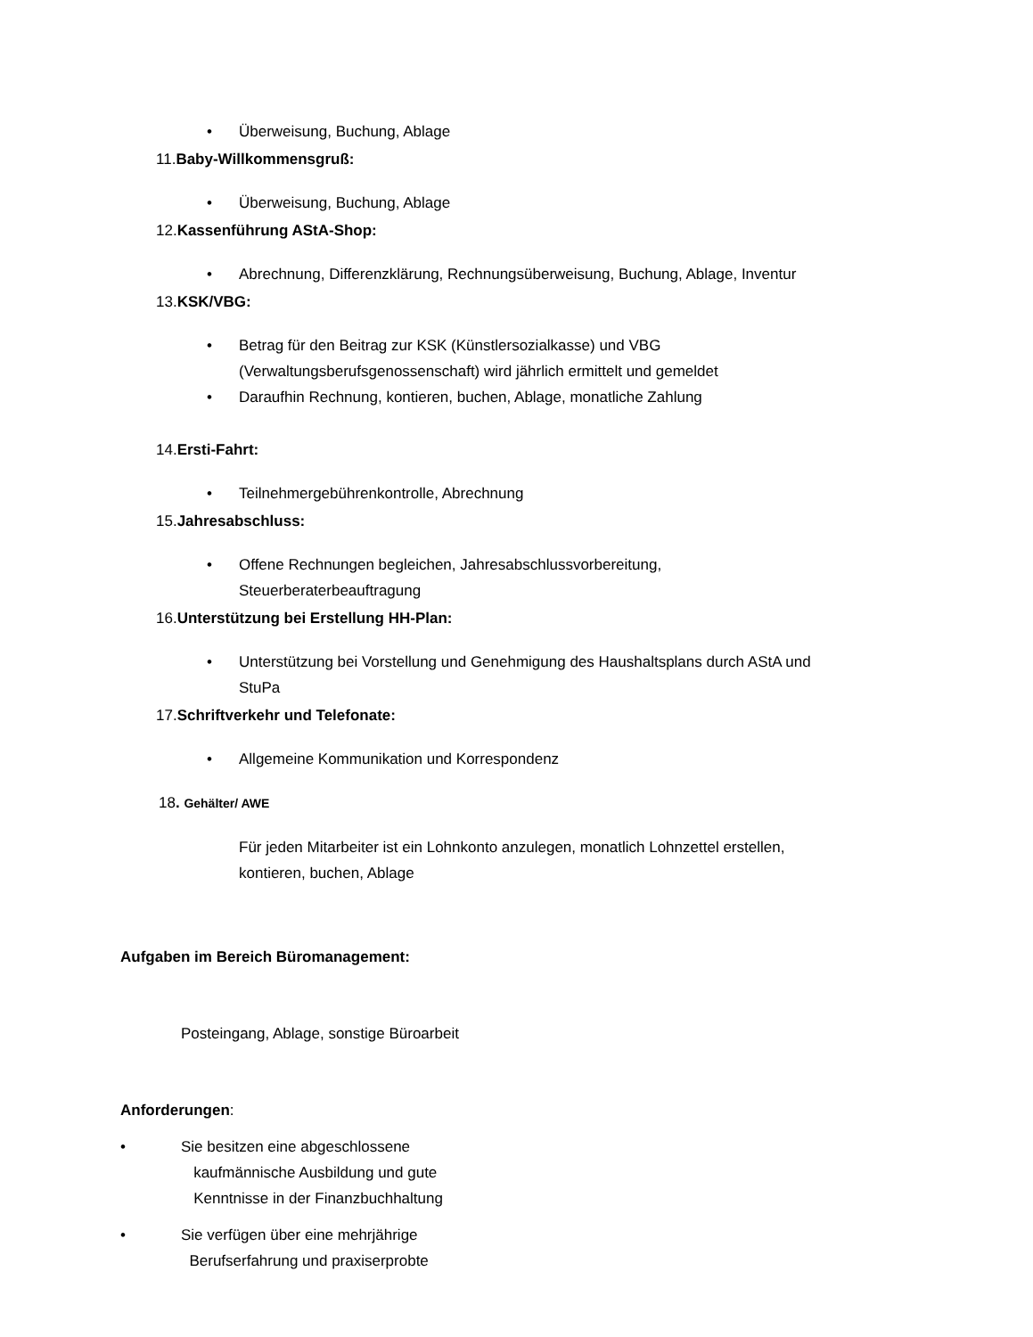• Überweisung, Buchung, Ablage
11.Baby-Willkommensgruß:
• Überweisung, Buchung, Ablage
12.Kassenführung AStA-Shop:
• Abrechnung, Differenzklärung, Rechnungsüberweisung, Buchung, Ablage, Inventur
13.KSK/VBG:
• Betrag für den Beitrag zur KSK (Künstlersozialkasse) und VBG
(Verwaltungsberufsgenossenschaft) wird jährlich ermittelt und gemeldet
• Daraufhin Rechnung, kontieren, buchen, Ablage, monatliche Zahlung
14.Ersti-Fahrt:
• Teilnehmergebührenkontrolle, Abrechnung
15.Jahresabschluss:
• Offene Rechnungen begleichen, Jahresabschlussvorbereitung,
Steuerberaterbeauftragung
16.Unterstützung bei Erstellung HH-Plan:
• Unterstützung bei Vorstellung und Genehmigung des Haushaltsplans durch AStA und
StuPa
17.Schriftverkehr und Telefonate:
• Allgemeine Kommunikation und Korrespondenz
18. Gehälter/ AWE
Für jeden Mitarbeiter ist ein Lohnkonto anzulegen, monatlich Lohnzettel erstellen,
kontieren, buchen, Ablage
Aufgaben im Bereich Büromanagement:
Posteingang, Ablage, sonstige Büroarbeit
Anforderungen:
• Sie besitzen eine abgeschlossene
kaufmännische Ausbildung und gute
Kenntnisse in der Finanzbuchhaltung
• Sie verfügen über eine mehrjährige
Berufserfahrung und praxiserprobte